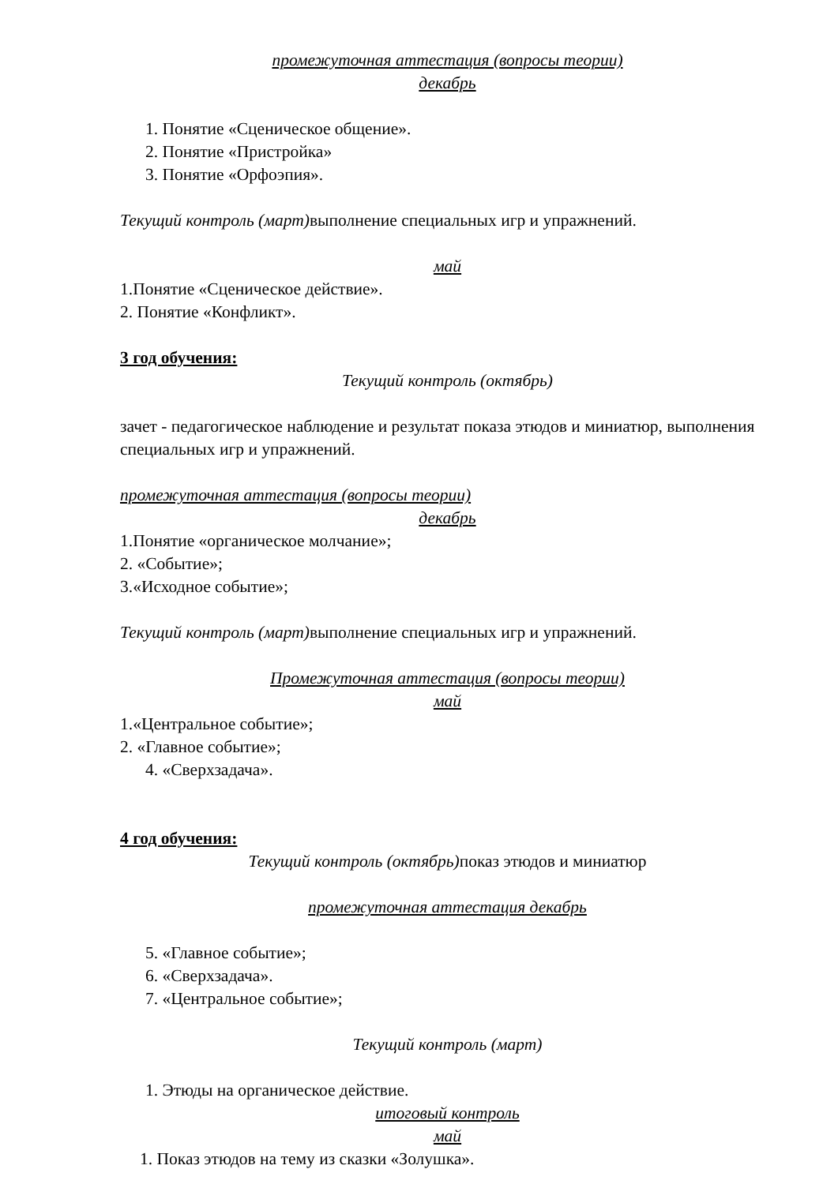промежуточная аттестация (вопросы теории)
декабрь
1. Понятие «Сценическое общение».
2. Понятие «Пристройка»
3. Понятие «Орфоэпия».
Текущий контроль (март) выполнение специальных игр и упражнений.
май
1.Понятие «Сценическое действие».
2. Понятие «Конфликт».
3 год обучения:
Текущий контроль (октябрь)
зачет - педагогическое наблюдение и результат показа этюдов и миниатюр, выполнения специальных игр и упражнений.
промежуточная аттестация (вопросы теории)
декабрь
1.Понятие «органическое молчание»;
2. «Событие»;
3.«Исходное событие»;
Текущий контроль (март) выполнение специальных игр и упражнений.
Промежуточная аттестация (вопросы теории)
май
1.«Центральное событие»;
2. «Главное событие»;
4. «Сверхзадача».
4 год обучения:
Текущий контроль (октябрь) показ этюдов и миниатюр
промежуточная аттестация декабрь
5. «Главное событие»;
6. «Сверхзадача».
7. «Центральное событие»;
Текущий контроль (март)
1. Этюды на органическое действие.
итоговый контроль
май
1. Показ этюдов на тему из сказки «Золушка».